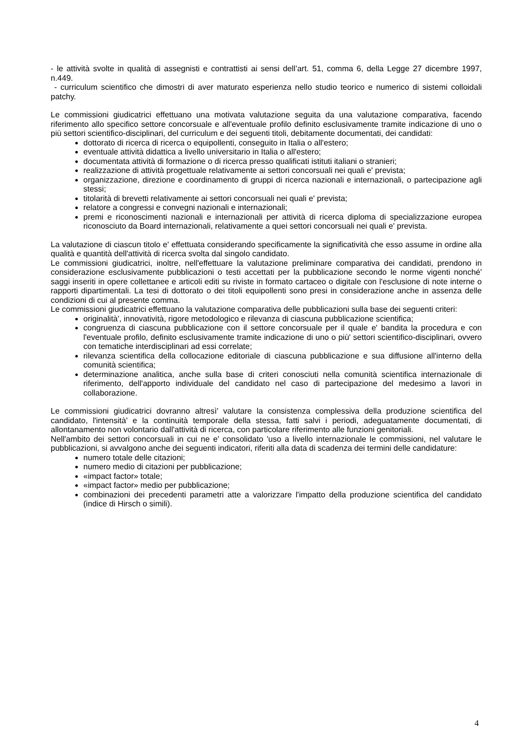- le attività svolte in qualità di assegnisti e contrattisti ai sensi dell’art. 51, comma 6, della Legge 27 dicembre 1997, n.449.
- curriculum scientifico che dimostri di aver maturato esperienza nello studio teorico e numerico di sistemi colloidali patchy.
Le commissioni giudicatrici effettuano una motivata valutazione seguita da una valutazione comparativa, facendo riferimento allo specifico settore concorsuale e all'eventuale profilo definito esclusivamente tramite indicazione di uno o più settori scientifico-disciplinari, del curriculum e dei seguenti titoli, debitamente documentati, dei candidati:
dottorato di ricerca di ricerca o equipollenti, conseguito in Italia o all'estero;
eventuale attività didattica a livello universitario in Italia o all'estero;
documentata attività di formazione o di ricerca presso qualificati istituti italiani o stranieri;
realizzazione di attività progettuale relativamente ai settori concorsuali nei quali e' prevista;
organizzazione, direzione e coordinamento di gruppi di ricerca nazionali e internazionali, o partecipazione agli stessi;
titolarità di brevetti relativamente ai settori concorsuali nei quali e' prevista;
relatore a congressi e convegni nazionali e internazionali;
premi e riconoscimenti nazionali e internazionali per attività di ricerca diploma di specializzazione europea riconosciuto da Board internazionali, relativamente a quei settori concorsuali nei quali e' prevista.
La valutazione di ciascun titolo e' effettuata considerando specificamente la significatività che esso assume in ordine alla qualità e quantità dell'attività di ricerca svolta dal singolo candidato.
Le commissioni giudicatrici, inoltre, nell'effettuare la valutazione preliminare comparativa dei candidati, prendono in considerazione esclusivamente pubblicazioni o testi accettati per la pubblicazione secondo le norme vigenti nonché' saggi inseriti in opere collettanee e articoli editi su riviste in formato cartaceo o digitale con l'esclusione di note interne o rapporti dipartimentali. La tesi di dottorato o dei titoli equipollenti sono presi in considerazione anche in assenza delle condizioni di cui al presente comma.
Le commissioni giudicatrici effettuano la valutazione comparativa delle pubblicazioni sulla base dei seguenti criteri:
originalità', innovatività, rigore metodologico e rilevanza di ciascuna pubblicazione scientifica;
congruenza di ciascuna pubblicazione con il settore concorsuale per il quale e' bandita la procedura e con l'eventuale profilo, definito esclusivamente tramite indicazione di uno o più' settori scientifico-disciplinari, ovvero con tematiche interdisciplinari ad essi correlate;
rilevanza scientifica della collocazione editoriale di ciascuna pubblicazione e sua diffusione all'interno della comunità scientifica;
determinazione analitica, anche sulla base di criteri conosciuti nella comunità scientifica internazionale di riferimento, dell'apporto individuale del candidato nel caso di partecipazione del medesimo a lavori in collaborazione.
Le commissioni giudicatrici dovranno altresì' valutare la consistenza complessiva della produzione scientifica del candidato, l'intensità' e la continuità temporale della stessa, fatti salvi i periodi, adeguatamente documentati, di allontanamento non volontario dall'attività di ricerca, con particolare riferimento alle funzioni genitoriali.
Nell'ambito dei settori concorsuali in cui ne e' consolidato 'uso a livello internazionale le commissioni, nel valutare le pubblicazioni, si avvalgono anche dei seguenti indicatori, riferiti alla data di scadenza dei termini delle candidature:
numero totale delle citazioni;
numero medio di citazioni per pubblicazione;
«impact factor» totale;
«impact factor» medio per pubblicazione;
combinazioni dei precedenti parametri atte a valorizzare l'impatto della produzione scientifica del candidato (indice di Hirsch o simili).
4